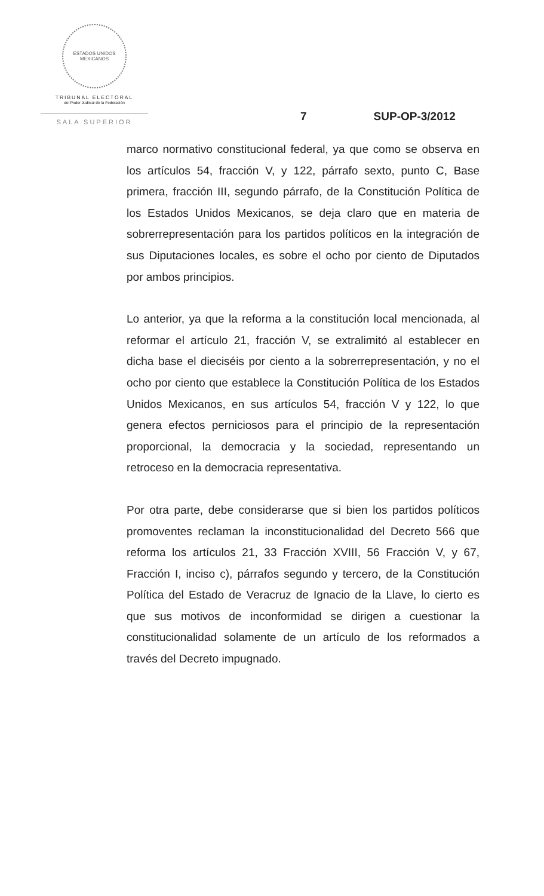ESTADOS UNIDOS MEXICANOS
TRIBUNAL ELECTORAL
del Poder Judicial de la Federación
SALA SUPERIOR
7 SUP-OP-3/2012
marco normativo constitucional federal, ya que como se observa en los artículos 54, fracción V, y 122, párrafo sexto, punto C, Base primera, fracción III, segundo párrafo, de la Constitución Política de los Estados Unidos Mexicanos, se deja claro que en materia de sobrerrepresentación para los partidos políticos en la integración de sus Diputaciones locales, es sobre el ocho por ciento de Diputados por ambos principios.
Lo anterior, ya que la reforma a la constitución local mencionada, al reformar el artículo 21, fracción V, se extralimitó al establecer en dicha base el dieciséis por ciento a la sobrerrepresentación, y no el ocho por ciento que establece la Constitución Política de los Estados Unidos Mexicanos, en sus artículos 54, fracción V y 122, lo que genera efectos perniciosos para el principio de la representación proporcional, la democracia y la sociedad, representando un retroceso en la democracia representativa.
Por otra parte, debe considerarse que si bien los partidos políticos promoventes reclaman la inconstitucionalidad del Decreto 566 que reforma los artículos 21, 33 Fracción XVIII, 56 Fracción V, y 67, Fracción I, inciso c), párrafos segundo y tercero, de la Constitución Política del Estado de Veracruz de Ignacio de la Llave, lo cierto es que sus motivos de inconformidad se dirigen a cuestionar la constitucionalidad solamente de un artículo de los reformados a través del Decreto impugnado.